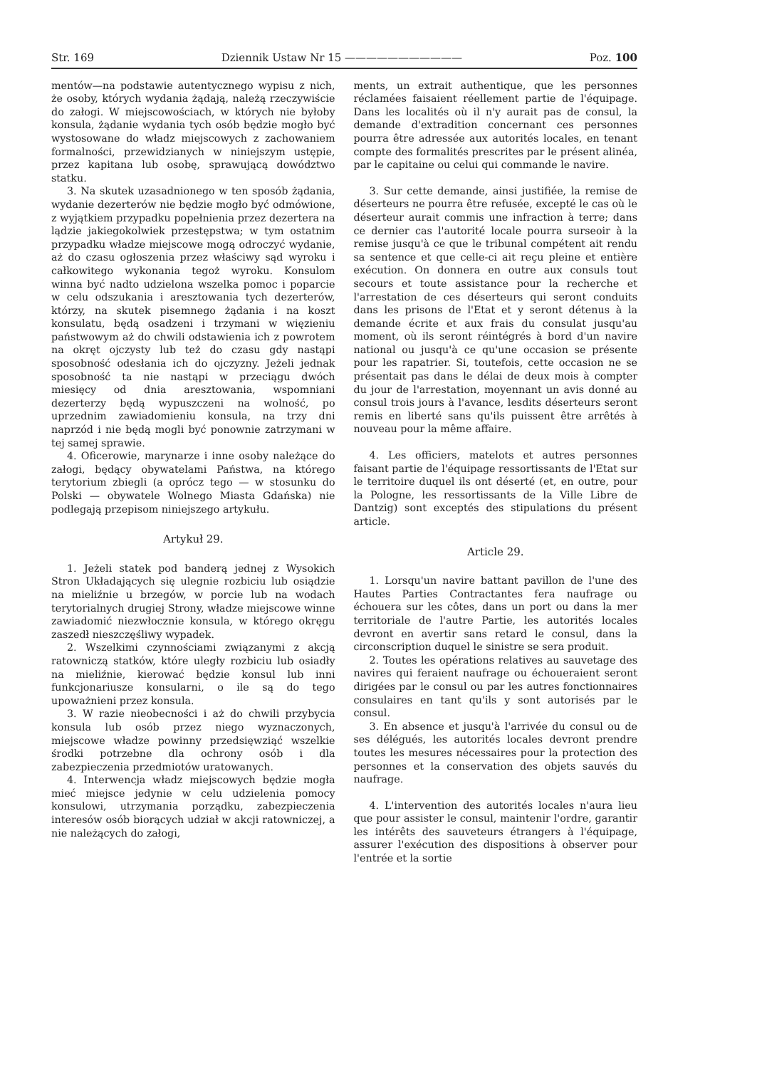Str. 169 Dziennik Ustaw Nr 15 ——————————— Poz. 100
mentów—na podstawie autentycznego wypisu z nich, że osoby, których wydania żądają, należą rzeczywiście do załogi. W miejscowościach, w których nie byłoby konsula, żądanie wydania tych osób będzie mogło być wystosowane do władz miejscowych z zachowaniem formalności, przewidzianych w niniejszym ustępie, przez kapitana lub osobę, sprawującą dowództwo statku.
3. Na skutek uzasadnionego w ten sposób żądania, wydanie dezerterów nie będzie mogło być odmówione, z wyjątkiem przypadku popełnienia przez dezertera na lądzie jakiegokolwiek przestępstwa; w tym ostatnim przypadku władze miejscowe mogą odroczyć wydanie, aż do czasu ogłoszenia przez właściwy sąd wyroku i całkowitego wykonania tegoż wyroku. Konsulom winna być nadto udzielona wszelka pomoc i poparcie w celu odszukania i aresztowania tych dezerterów, którzy, na skutek pisemnego żądania i na koszt konsulatu, będą osadzeni i trzymani w więzieniu państwowym aż do chwili odstawienia ich z powrotem na okręt ojczysty lub też do czasu gdy nastąpi sposobność odesłania ich do ojczyzny. Jeżeli jednak sposobność ta nie nastąpi w przeciągu dwóch miesięcy od dnia aresztowania, wspomniani dezerterzy będą wypuszczeni na wolność, po uprzednim zawiadomieniu konsula, na trzy dni naprzód i nie będą mogli być ponownie zatrzymani w tej samej sprawie.
4. Oficerowie, marynarze i inne osoby należące do załogi, będący obywatelami Państwa, na którego terytorium zbiegli (a oprócz tego — w stosunku do Polski — obywatele Wolnego Miasta Gdańska) nie podlegają przepisom niniejszego artykułu.
Artykuł 29.
1. Jeżeli statek pod banderą jednej z Wysokich Stron Układających się ulegnie rozbiciu lub osiądzie na mieliźnie u brzegów, w porcie lub na wodach terytorialnych drugiej Strony, władze miejscowe winne zawiadomić niezwłocznie konsula, w którego okręgu zaszedł nieszczęśliwy wypadek.
2. Wszelkimi czynnościami związanymi z akcją ratowniczą statków, które uległy rozbiciu lub osiadły na mieliźnie, kierować będzie konsul lub inni funkcjonariusze konsularni, o ile są do tego upoważnieni przez konsula.
3. W razie nieobecności i aż do chwili przybycia konsula lub osób przez niego wyznaczonych, miejscowe władze powinny przedsięwziąć wszelkie środki potrzebne dla ochrony osób i dla zabezpieczenia przedmiotów uratowanych.
4. Interwencja władz miejscowych będzie mogła mieć miejsce jedynie w celu udzielenia pomocy konsulowi, utrzymania porządku, zabezpieczenia interesów osób biorących udział w akcji ratowniczej, a nie należących do załogi,
ments, un extrait authentique, que les personnes réclamées faisaient réellement partie de l'équipage. Dans les localités où il n'y aurait pas de consul, la demande d'extradition concernant ces personnes pourra être adressée aux autorités locales, en tenant compte des formalités prescrites par le présent alinéa, par le capitaine ou celui qui commande le navire.
3. Sur cette demande, ainsi justifiée, la remise de déserteurs ne pourra être refusée, excepté le cas où le déserteur aurait commis une infraction à terre; dans ce dernier cas l'autorité locale pourra surseoir à la remise jusqu'à ce que le tribunal compétent ait rendu sa sentence et que celle-ci ait reçu pleine et entière exécution. On donnera en outre aux consuls tout secours et toute assistance pour la recherche et l'arrestation de ces déserteurs qui seront conduits dans les prisons de l'Etat et y seront détenus à la demande écrite et aux frais du consulat jusqu'au moment, où ils seront réintégrés à bord d'un navire national ou jusqu'à ce qu'une occasion se présente pour les rapatrier. Si, toutefois, cette occasion ne se présentait pas dans le délai de deux mois à compter du jour de l'arrestation, moyennant un avis donné au consul trois jours à l'avance, lesdits déserteurs seront remis en liberté sans qu'ils puissent être arrêtés à nouveau pour la même affaire.
4. Les officiers, matelots et autres personnes faisant partie de l'équipage ressortissants de l'Etat sur le territoire duquel ils ont déserté (et, en outre, pour la Pologne, les ressortissants de la Ville Libre de Dantzig) sont exceptés des stipulations du présent article.
Article 29.
1. Lorsqu'un navire battant pavillon de l'une des Hautes Parties Contractantes fera naufrage ou échouera sur les côtes, dans un port ou dans la mer territoriale de l'autre Partie, les autorités locales devront en avertir sans retard le consul, dans la circonscription duquel le sinistre se sera produit.
2. Toutes les opérations relatives au sauvetage des navires qui feraient naufrage ou échoueraient seront dirigées par le consul ou par les autres fonctionnaires consulaires en tant qu'ils y sont autorisés par le consul.
3. En absence et jusqu'à l'arrivée du consul ou de ses délégués, les autorités locales devront prendre toutes les mesures nécessaires pour la protection des personnes et la conservation des objets sauvés du naufrage.
4. L'intervention des autorités locales n'aura lieu que pour assister le consul, maintenir l'ordre, garantir les intérêts des sauveteurs étrangers à l'équipage, assurer l'exécution des dispositions à observer pour l'entrée et la sortie